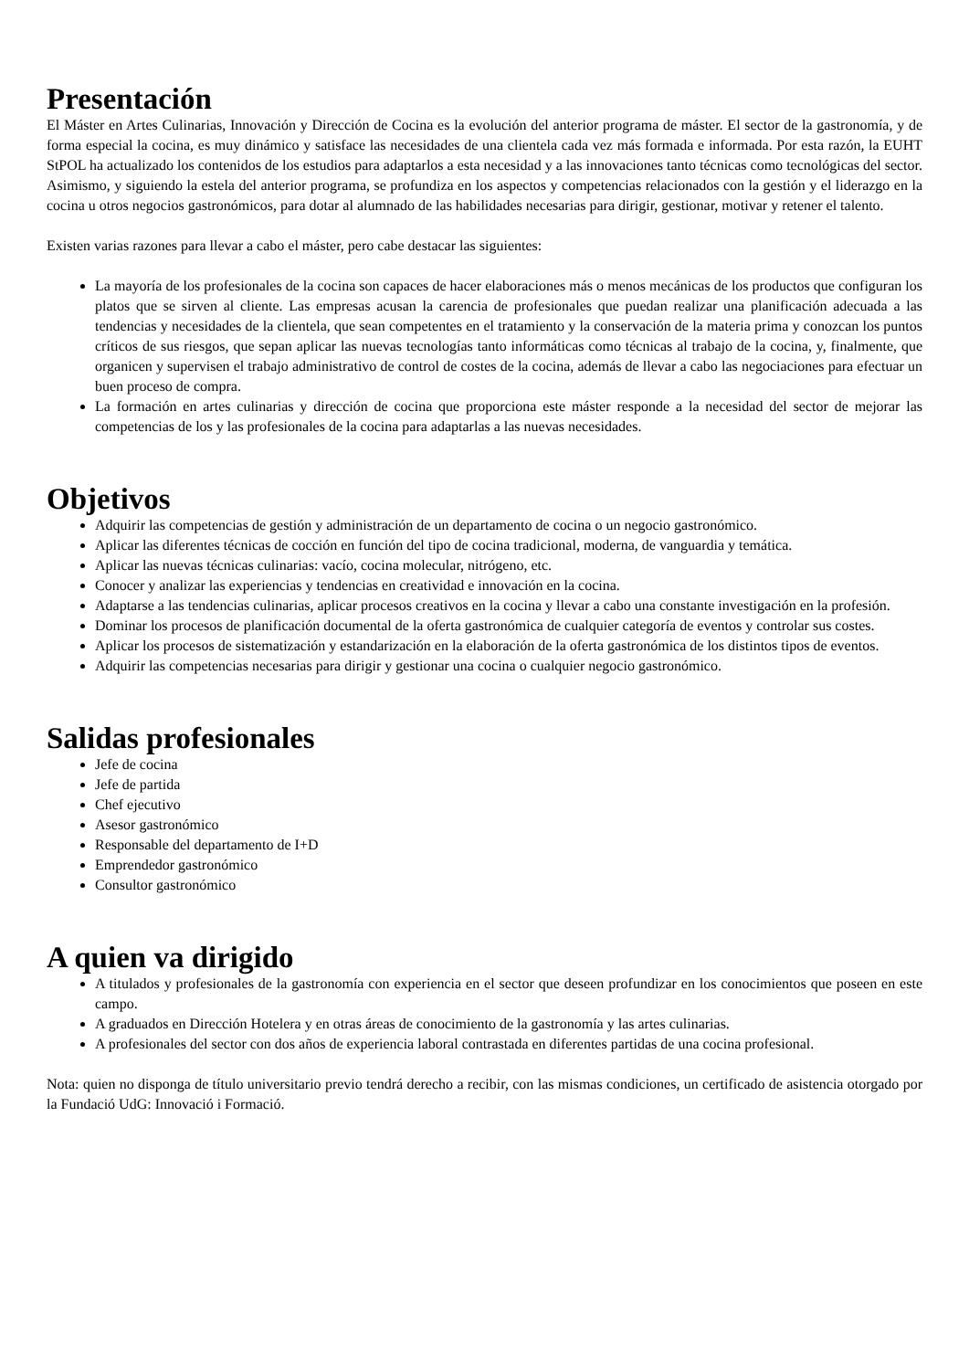Presentación
El Máster en Artes Culinarias, Innovación y Dirección de Cocina es la evolución del anterior programa de máster. El sector de la gastronomía, y de forma especial la cocina, es muy dinámico y satisface las necesidades de una clientela cada vez más formada e informada. Por esta razón, la EUHT StPOL ha actualizado los contenidos de los estudios para adaptarlos a esta necesidad y a las innovaciones tanto técnicas como tecnológicas del sector. Asimismo, y siguiendo la estela del anterior programa, se profundiza en los aspectos y competencias relacionados con la gestión y el liderazgo en la cocina u otros negocios gastronómicos, para dotar al alumnado de las habilidades necesarias para dirigir, gestionar, motivar y retener el talento.
Existen varias razones para llevar a cabo el máster, pero cabe destacar las siguientes:
La mayoría de los profesionales de la cocina son capaces de hacer elaboraciones más o menos mecánicas de los productos que configuran los platos que se sirven al cliente. Las empresas acusan la carencia de profesionales que puedan realizar una planificación adecuada a las tendencias y necesidades de la clientela, que sean competentes en el tratamiento y la conservación de la materia prima y conozcan los puntos críticos de sus riesgos, que sepan aplicar las nuevas tecnologías tanto informáticas como técnicas al trabajo de la cocina, y, finalmente, que organicen y supervisen el trabajo administrativo de control de costes de la cocina, además de llevar a cabo las negociaciones para efectuar un buen proceso de compra.
La formación en artes culinarias y dirección de cocina que proporciona este máster responde a la necesidad del sector de mejorar las competencias de los y las profesionales de la cocina para adaptarlas a las nuevas necesidades.
Objetivos
Adquirir las competencias de gestión y administración de un departamento de cocina o un negocio gastronómico.
Aplicar las diferentes técnicas de cocción en función del tipo de cocina tradicional, moderna, de vanguardia y temática.
Aplicar las nuevas técnicas culinarias: vacío, cocina molecular, nitrógeno, etc.
Conocer y analizar las experiencias y tendencias en creatividad e innovación en la cocina.
Adaptarse a las tendencias culinarias, aplicar procesos creativos en la cocina y llevar a cabo una constante investigación en la profesión.
Dominar los procesos de planificación documental de la oferta gastronómica de cualquier categoría de eventos y controlar sus costes.
Aplicar los procesos de sistematización y estandarización en la elaboración de la oferta gastronómica de los distintos tipos de eventos.
Adquirir las competencias necesarias para dirigir y gestionar una cocina o cualquier negocio gastronómico.
Salidas profesionales
Jefe de cocina
Jefe de partida
Chef ejecutivo
Asesor gastronómico
Responsable del departamento de I+D
Emprendedor gastronómico
Consultor gastronómico
A quien va dirigido
A titulados y profesionales de la gastronomía con experiencia en el sector que deseen profundizar en los conocimientos que poseen en este campo.
A graduados en Dirección Hotelera y en otras áreas de conocimiento de la gastronomía y las artes culinarias.
A profesionales del sector con dos años de experiencia laboral contrastada en diferentes partidas de una cocina profesional.
Nota: quien no disponga de título universitario previo tendrá derecho a recibir, con las mismas condiciones, un certificado de asistencia otorgado por la Fundació UdG: Innovació i Formació.